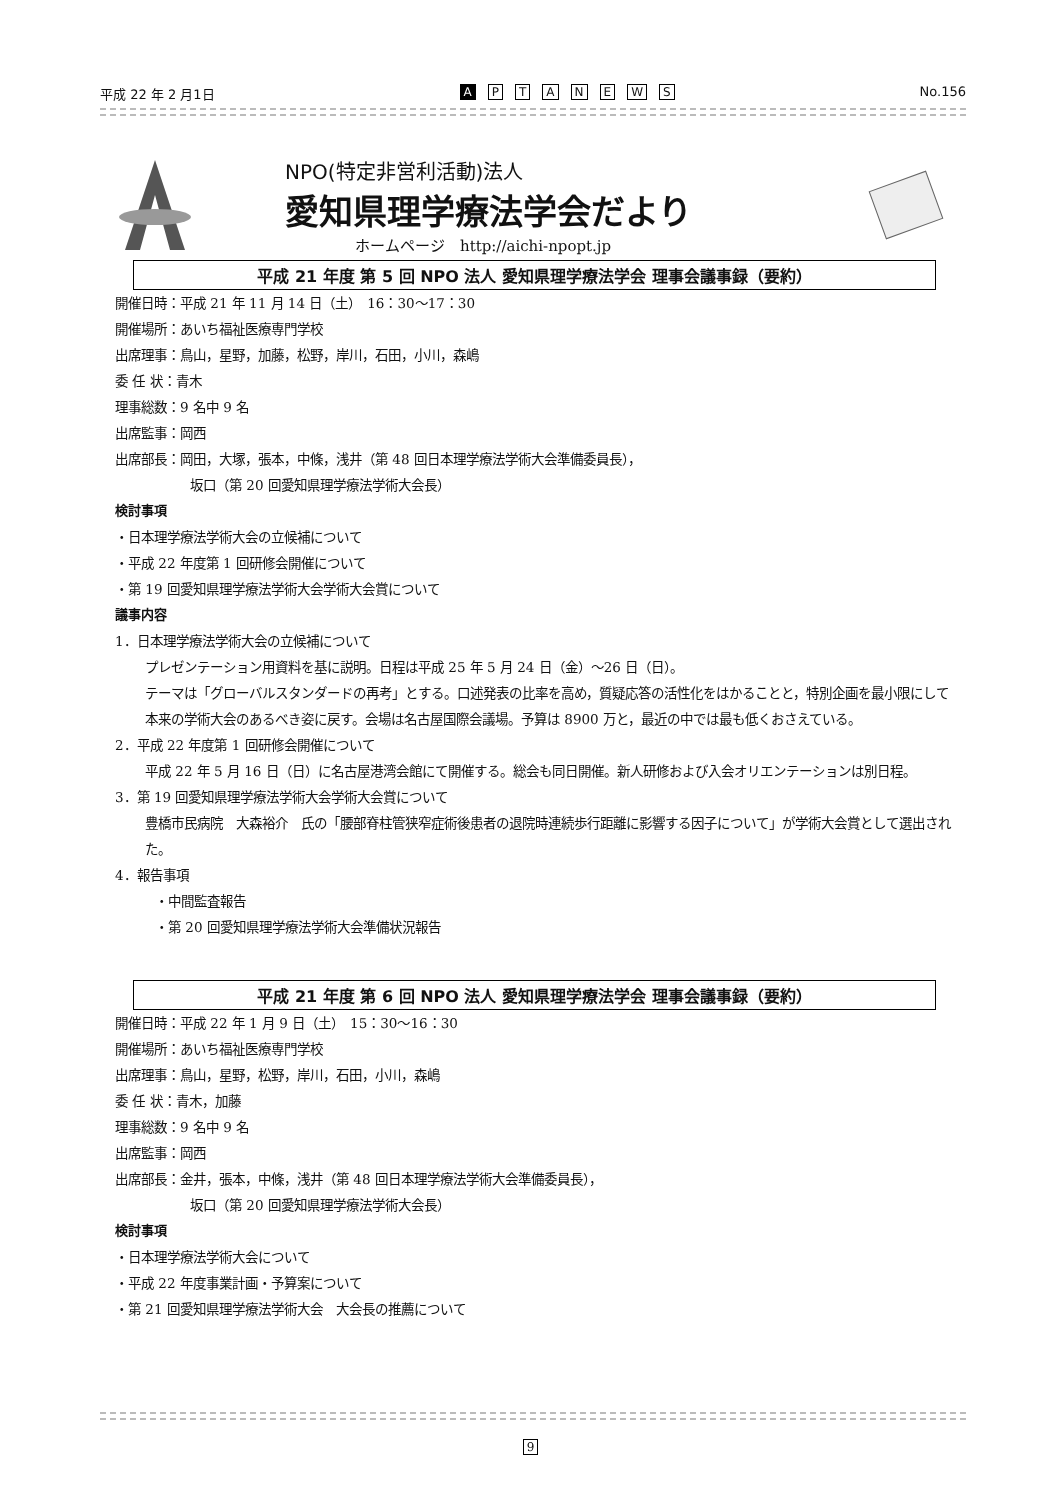平成 22 年 2 月1日 A PTANEWS No.156
NPO(特定非営利活動)法人
愛知県理学療法学会だより
ホームページ　http://aichi-npopt.jp
平成 21 年度 第 5 回 NPO 法人 愛知県理学療法学会 理事会議事録（要約）
開催日時：平成 21 年 11 月 14 日（土）　16：30〜17：30
開催場所：あいち福祉医療専門学校
出席理事：鳥山，星野，加藤，松野，岸川，石田，小川，森嶋
委 任 状：青木
理事総数：9 名中 9 名
出席監事：岡西
出席部長：岡田，大塚，張本，中條，浅井（第 48 回日本理学療法学術大会準備委員長），
坂口（第 20 回愛知県理学療法学術大会長）
検討事項
・日本理学療法学術大会の立候補について
・平成 22 年度第 1 回研修会開催について
・第 19 回愛知県理学療法学術大会学術大会賞について
議事内容
1．日本理学療法学術大会の立候補について
プレゼンテーション用資料を基に説明。日程は平成 25 年 5 月 24 日（金）〜26 日（日）。
テーマは「グローバルスタンダードの再考」とする。口述発表の比率を高め，質疑応答の活性化をはかることと，特別企画を最小限にして本来の学術大会のあるべき姿に戻す。会場は名古屋国際会議場。予算は 8900 万と，最近の中では最も低くおさえている。
2．平成 22 年度第 1 回研修会開催について
平成 22 年 5 月 16 日（日）に名古屋港湾会館にて開催する。総会も同日開催。新人研修および入会オリエンテーションは別日程。
3．第 19 回愛知県理学療法学術大会学術大会賞について
豊橋市民病院　大森裕介　氏の「腰部脊柱管狭窄症術後患者の退院時連続歩行距離に影響する因子について」が学術大会賞として選出された。
4．報告事項
・中間監査報告
・第 20 回愛知県理学療法学術大会準備状況報告
平成 21 年度 第 6 回 NPO 法人 愛知県理学療法学会 理事会議事録（要約）
開催日時：平成 22 年 1 月 9 日（土）　15：30〜16：30
開催場所：あいち福祉医療専門学校
出席理事：鳥山，星野，松野，岸川，石田，小川，森嶋
委 任 状：青木，加藤
理事総数：9 名中 9 名
出席監事：岡西
出席部長：金井，張本，中條，浅井（第 48 回日本理学療法学術大会準備委員長），
坂口（第 20 回愛知県理学療法学術大会長）
検討事項
・日本理学療法学術大会について
・平成 22 年度事業計画・予算案について
・第 21 回愛知県理学療法学術大会　大会長の推薦について
9